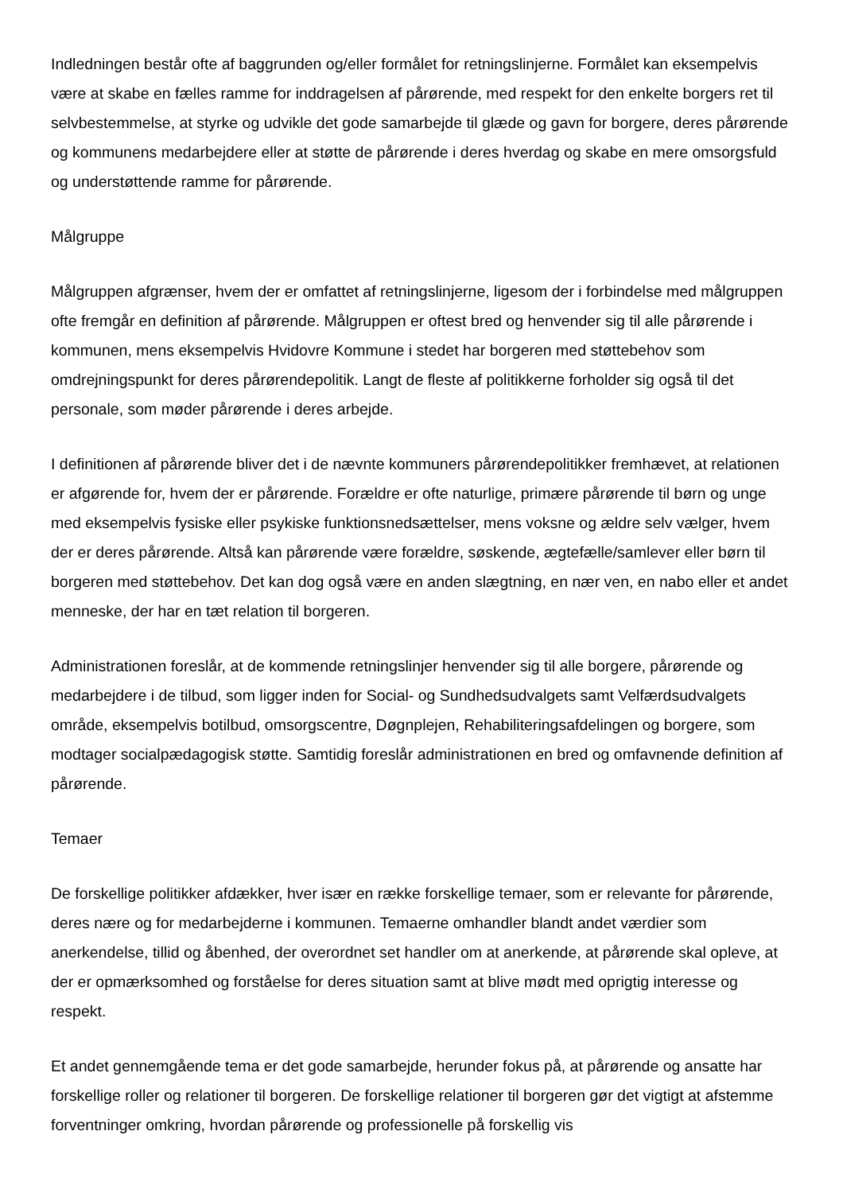Indledningen består ofte af baggrunden og/eller formålet for retningslinjerne. Formålet kan eksempelvis være at skabe en fælles ramme for inddragelsen af pårørende, med respekt for den enkelte borgers ret til selvbestemmelse, at styrke og udvikle det gode samarbejde til glæde og gavn for borgere, deres pårørende og kommunens medarbejdere eller at støtte de pårørende i deres hverdag og skabe en mere omsorgsfuld og understøttende ramme for pårørende.
Målgruppe
Målgruppen afgrænser, hvem der er omfattet af retningslinjerne, ligesom der i forbindelse med målgruppen ofte fremgår en definition af pårørende. Målgruppen er oftest bred og henvender sig til alle pårørende i kommunen, mens eksempelvis Hvidovre Kommune i stedet har borgeren med støttebehov som omdrejningspunkt for deres pårørendepolitik. Langt de fleste af politikkerne forholder sig også til det personale, som møder pårørende i deres arbejde.
I definitionen af pårørende bliver det i de nævnte kommuners pårørendepolitikker fremhævet, at relationen er afgørende for, hvem der er pårørende. Forældre er ofte naturlige, primære pårørende til børn og unge med eksempelvis fysiske eller psykiske funktionsnedsættelser, mens voksne og ældre selv vælger, hvem der er deres pårørende. Altså kan pårørende være forældre, søskende, ægtefælle/samlever eller børn til borgeren med støttebehov. Det kan dog også være en anden slægtning, en nær ven, en nabo eller et andet menneske, der har en tæt relation til borgeren.
Administrationen foreslår, at de kommende retningslinjer henvender sig til alle borgere, pårørende og medarbejdere i de tilbud, som ligger inden for Social- og Sundhedsudvalgets samt Velfærdsudvalgets område, eksempelvis botilbud, omsorgscentre, Døgnplejen, Rehabiliteringsafdelingen og borgere, som modtager socialpædagogisk støtte. Samtidig foreslår administrationen en bred og omfavnende definition af pårørende.
Temaer
De forskellige politikker afdækker, hver især en række forskellige temaer, som er relevante for pårørende, deres nære og for medarbejderne i kommunen. Temaerne omhandler blandt andet værdier som anerkendelse, tillid og åbenhed, der overordnet set handler om at anerkende, at pårørende skal opleve, at der er opmærksomhed og forståelse for deres situation samt at blive mødt med oprigtig interesse og respekt.
Et andet gennemgående tema er det gode samarbejde, herunder fokus på, at pårørende og ansatte har forskellige roller og relationer til borgeren. De forskellige relationer til borgeren gør det vigtigt at afstemme forventninger omkring, hvordan pårørende og professionelle på forskellig vis